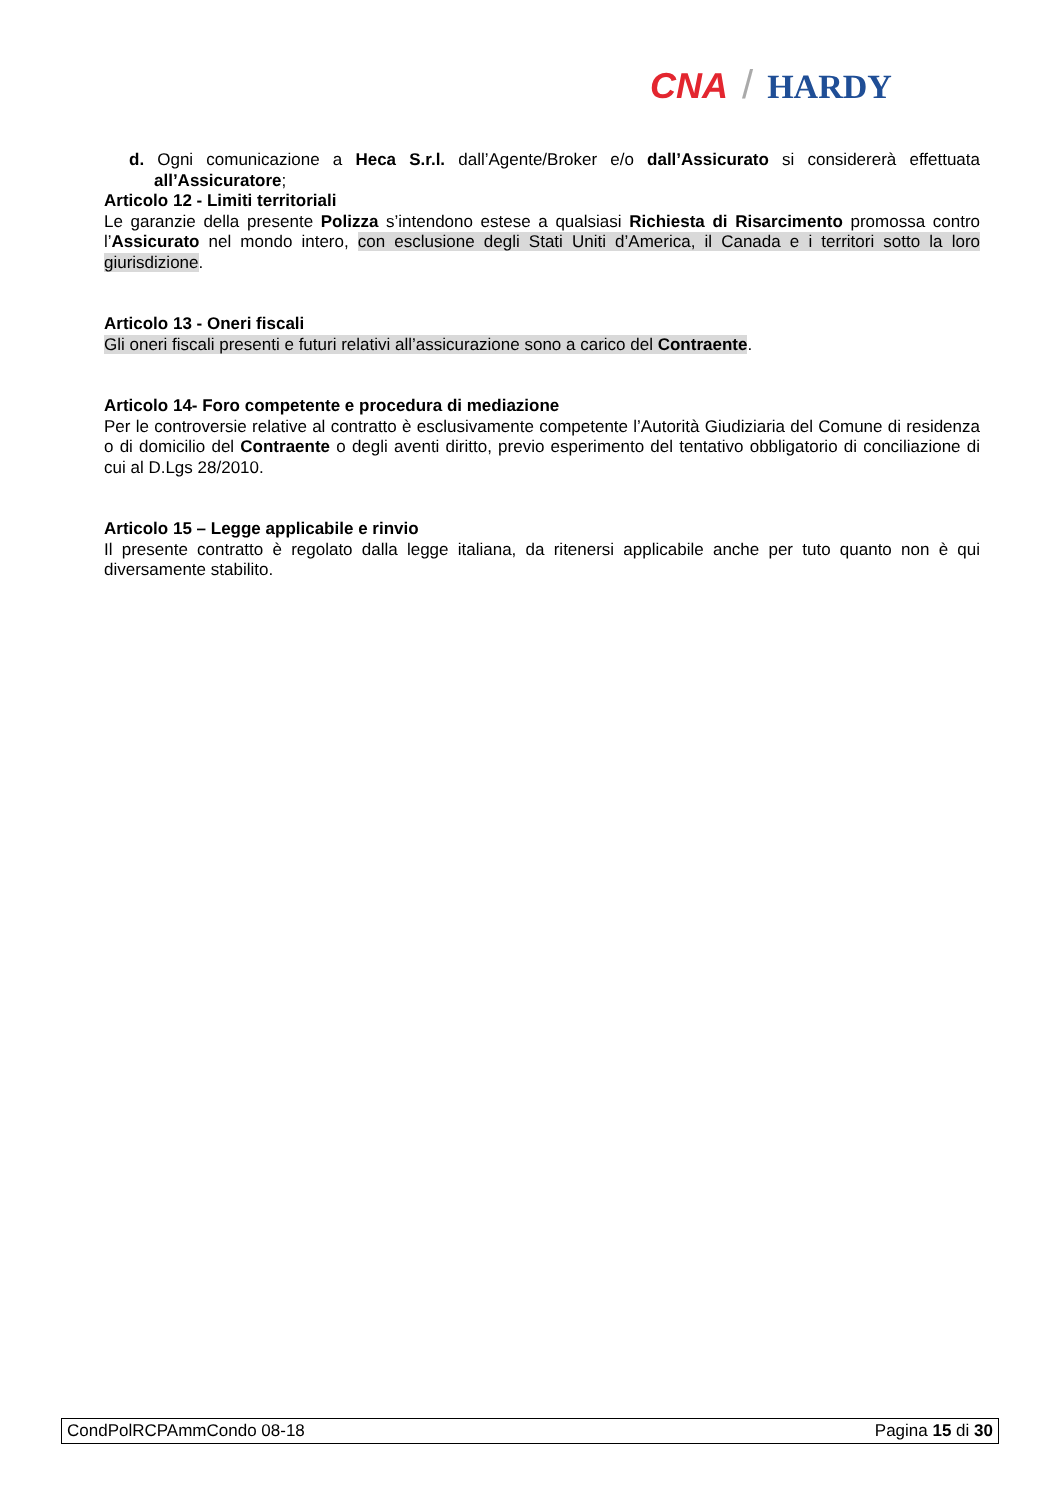CNA / HARDY
d. Ogni comunicazione a Heca S.r.l. dall’Agente/Broker e/o dall’Assicurato si considererà effettuata all’Assicuratore;
Articolo 12 - Limiti territoriali
Le garanzie della presente Polizza s’intendono estese a qualsiasi Richiesta di Risarcimento promossa contro l’Assicurato nel mondo intero, con esclusione degli Stati Uniti d’America, il Canada e i territori sotto la loro giurisdizione.
Articolo 13 - Oneri fiscali
Gli oneri fiscali presenti e futuri relativi all’assicurazione sono a carico del Contraente.
Articolo 14- Foro competente e procedura di mediazione
Per le controversie relative al contratto è esclusivamente competente l’Autorità Giudiziaria del Comune di residenza o di domicilio del Contraente o degli aventi diritto, previo esperimento del tentativo obbligatorio di conciliazione di cui al D.Lgs 28/2010.
Articolo 15 – Legge applicabile e rinvio
Il presente contratto è regolato dalla legge italiana, da ritenersi applicabile anche per tuto quanto non è qui diversamente stabilito.
CondPolRCPAmmCondo 08-18 Pagina 15 di 30